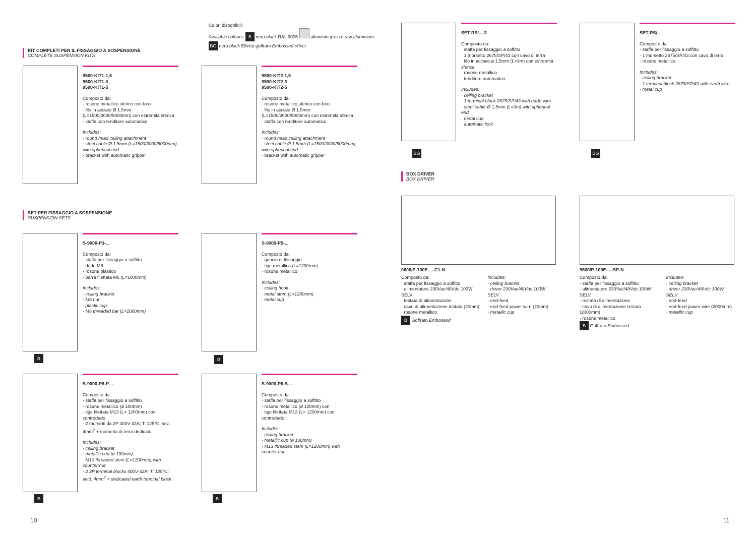Colori disponibili:
Available colours: B nero black RAL 9005 alluminio grezzo raw aluminium
BG nero black Effetto goffrato Embossed effect
KIT COMPLETI PER IL FISSAGGIO A SOSPENSIONE
COMPLETE SUSPENSION KITS
9500-KIT1-1,5
9500-KIT1-3
9500-KIT1-5
Composto da:
· rosone metallico sferico con foro
· filo in acciaio Ø 1.5mm (L=1500/3000/5000mm) con estremità sferica
· staffa con tenditore automatico
Includes:
· round head ceiling attachment
· steel cable Ø 1,5mm (L=1500/3000/5000mm) with spherical end
· bracket with automatic gripper
9500-KIT2-1,5
9500-KIT2-3
9500-KIT2-5
Composto da:
· rosone metallico sferico con foro
· filo in acciaio Ø 1.5mm (L=1500/3000/5000mm) con estremità sferica
· staffa con tenditore automatico
Includes:
· round head ceiling attachment
· steel cable Ø 1,5mm (L=1500/3000/5000mm) with spherical end
· bracket with automatic gripper
SET PER FISSAGGIO A SOSPENSIONE
SUSPENSION SETS
S-9000-P3-...
Composto da:
· staffa per fissaggio a soffitto
· dado M6
· rosone plastico
· barra filettata M6 (L=1000mm)
Includes:
· ceiling bracket
· M6 nut
· plastic cup
· M6 threaded bar (L=1000mm)
S-9000-P5-...
Composto da:
· gancio di fissaggio
· tige metallica (L=1200mm)
· rosone metallico
Includes:
· ceiling hook
· metal stem (L=1200mm)
· metal cup
B B
S-9000-P6-P-...
Composto da:
· staffa per fissaggio a soffitto
· rosone metallico (ø 100mm)
· tige filettata M13 (L= 1200mm) con controdado
· 2 morsetti da 2P 400V-32A; T: 125°C; sez. 4mm<sup>2</sup> + morsetto di terra dedicato
Includes:
· ceiling bracket
· metallic cup (ø 100mm)
· M13 threaded stem (L=1200mm) with counter-nut
· 2 2P terminal blocks 400V-32A; T: 125°C; sect. 4mm<sup>2</sup> + dedicated earth terminal block
S-9000-P6-S-...
Composto da:
· staffa per fissaggio a soffitto
· rosone metallico (ø 100mm) con
· tige filettata M13 (L= 1200mm) con controdado
Includes:
· ceiling bracket
· metallic cup (ø 100mm)
· M13 threaded stem (L=1200mm) with counter-nut
B B
10
SET-RS/...-3
Composto da:
· staffa per fissaggio a soffitto
· 1 morsetto 2675/SP/43 con cavo di terra
· filo in acciaio ø 1,5mm (L=3m) con estremità sferica
· rosone metallico
· tenditore automatico
Includes:
· ceiling bracket
· 1 terminal block 2675/SP/43 with earth wire
· steel cable Ø 1.5mm (L=3m) with spherical end
· metal cup
· automatic lock
SET-RS/...
Composto da:
· staffa per fissaggio a soffitto
· 1 morsetto 2675/SP/43 con cavo di terra
· rosone metallico
Includes:
· ceiling bracket
· 1 terminal block 2675/SP/43 with earth wire
· metal cup
BG BG
BOX DRIVER
BOX DRIVER
9600/P-100E-...-C1-N
Composto da:
· staffa per fissaggio a soffitto
· alimentatore 230Vac/48Vdc 100W SELV
· testata di alimentazione
· cavo di alimentazione testata (20mm)
· rosone metallico
B Goffrato Embossed
Includes:
· ceiling bracket
· driver 230Vac/48Vdc 100W SELV
· end-feed
· end-feed power wire (20mm)
· metallic cup
9600/P-100E-...-SP-N
Composto da:
· staffa per fissaggio a soffitto
· alimentatore 230Vac/48Vdc 100W SELV
· testata di alimentazione
· cavo di alimentazione testata (2000mm)
· rosone metallico
B Goffrato Embossed
Includes:
· ceiling bracket
· driver 230Vac/48Vdc 100W SELV
· end-feed
· end-feed power wire (2000mm)
· metallic cup
11